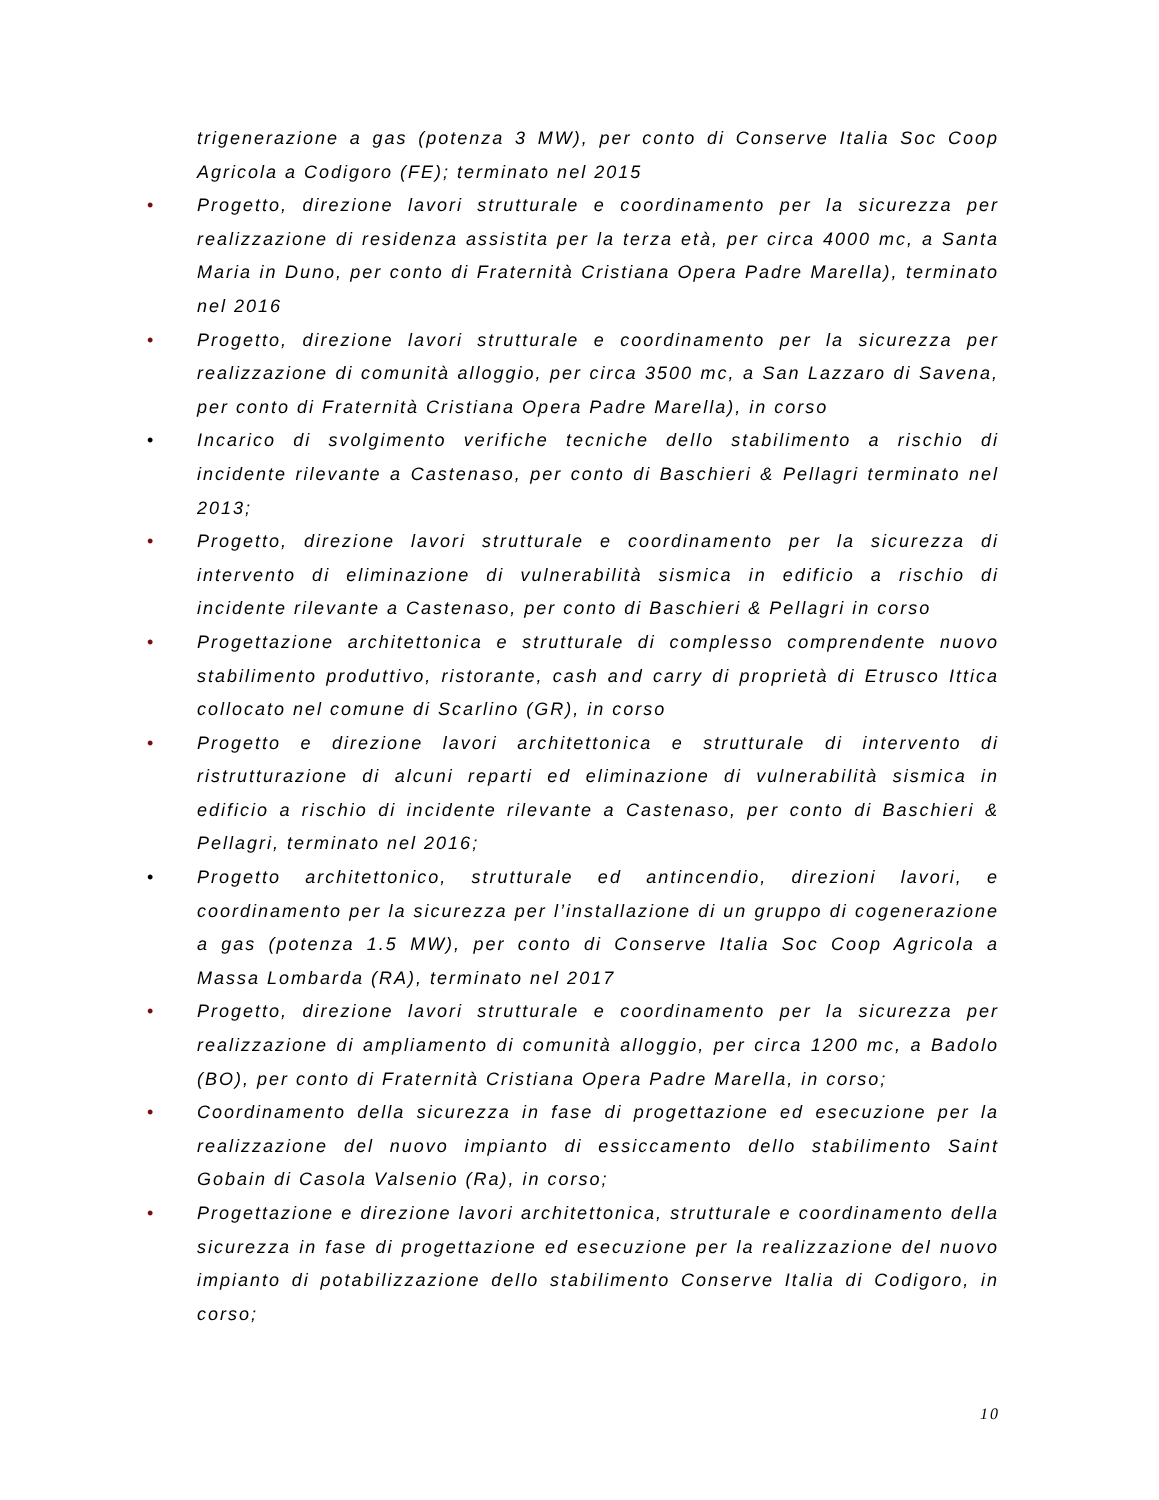trigenerazione a gas (potenza 3 MW), per conto di Conserve Italia Soc Coop Agricola a Codigoro (FE); terminato nel 2015
• Progetto, direzione lavori strutturale e coordinamento per la sicurezza per realizzazione di residenza assistita per la terza età, per circa 4000 mc, a Santa Maria in Duno, per conto di Fraternità Cristiana Opera Padre Marella), terminato nel 2016
• Progetto, direzione lavori strutturale e coordinamento per la sicurezza per realizzazione di comunità alloggio, per circa 3500 mc, a San Lazzaro di Savena, per conto di Fraternità Cristiana Opera Padre Marella), in corso
• Incarico di svolgimento verifiche tecniche dello stabilimento a rischio di incidente rilevante a Castenaso, per conto di Baschieri & Pellagri terminato nel 2013;
• Progetto, direzione lavori strutturale e coordinamento per la sicurezza di intervento di eliminazione di vulnerabilità sismica in edificio a rischio di incidente rilevante a Castenaso, per conto di Baschieri & Pellagri in corso
• Progettazione architettonica e strutturale di complesso comprendente nuovo stabilimento produttivo, ristorante, cash and carry di proprietà di Etrusco Ittica collocato nel comune di Scarlino (GR), in corso
• Progetto e direzione lavori architettonica e strutturale di intervento di ristrutturazione di alcuni reparti ed eliminazione di vulnerabilità sismica in edificio a rischio di incidente rilevante a Castenaso, per conto di Baschieri & Pellagri, terminato nel 2016;
• Progetto architettonico, strutturale ed antincendio, direzioni lavori, e coordinamento per la sicurezza per l’installazione di un gruppo di cogenerazione a gas (potenza 1.5 MW), per conto di Conserve Italia Soc Coop Agricola a Massa Lombarda (RA), terminato nel 2017
• Progetto, direzione lavori strutturale e coordinamento per la sicurezza per realizzazione di ampliamento di comunità alloggio, per circa 1200 mc, a Badolo (BO), per conto di Fraternità Cristiana Opera Padre Marella, in corso;
• Coordinamento della sicurezza in fase di progettazione ed esecuzione per la realizzazione del nuovo impianto di essiccamento dello stabilimento Saint Gobain di Casola Valsenio (Ra), in corso;
• Progettazione e direzione lavori architettonica, strutturale e coordinamento della sicurezza in fase di progettazione ed esecuzione per la realizzazione del nuovo impianto di potabilizzazione dello stabilimento Conserve Italia di Codigoro, in corso;
10